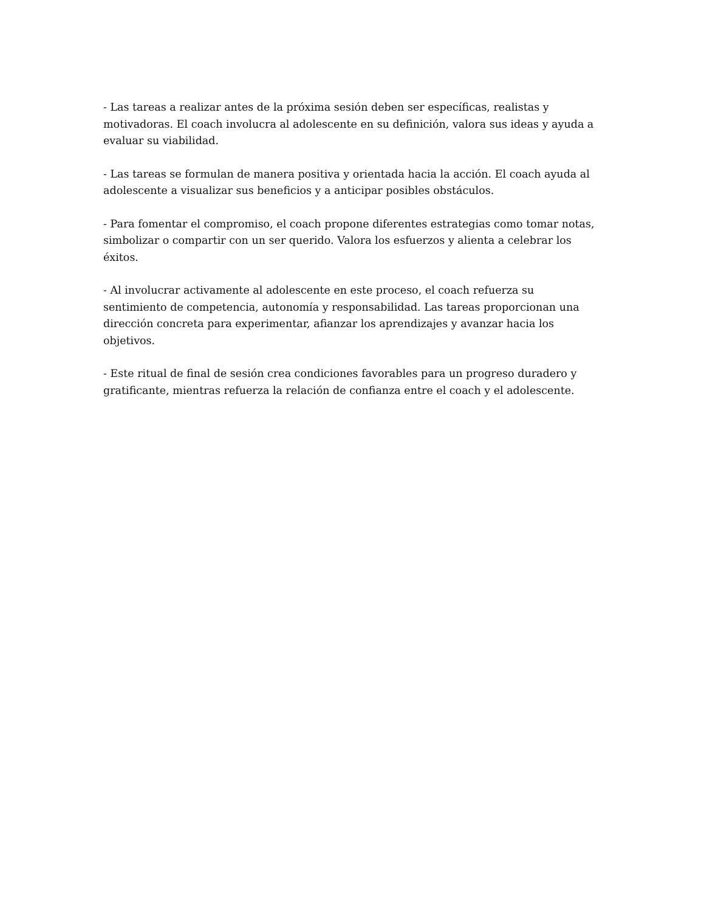- Las tareas a realizar antes de la próxima sesión deben ser específicas, realistas y motivadoras. El coach involucra al adolescente en su definición, valora sus ideas y ayuda a evaluar su viabilidad.
- Las tareas se formulan de manera positiva y orientada hacia la acción. El coach ayuda al adolescente a visualizar sus beneficios y a anticipar posibles obstáculos.
- Para fomentar el compromiso, el coach propone diferentes estrategias como tomar notas, simbolizar o compartir con un ser querido. Valora los esfuerzos y alienta a celebrar los éxitos.
- Al involucrar activamente al adolescente en este proceso, el coach refuerza su sentimiento de competencia, autonomía y responsabilidad. Las tareas proporcionan una dirección concreta para experimentar, afianzar los aprendizajes y avanzar hacia los objetivos.
- Este ritual de final de sesión crea condiciones favorables para un progreso duradero y gratificante, mientras refuerza la relación de confianza entre el coach y el adolescente.